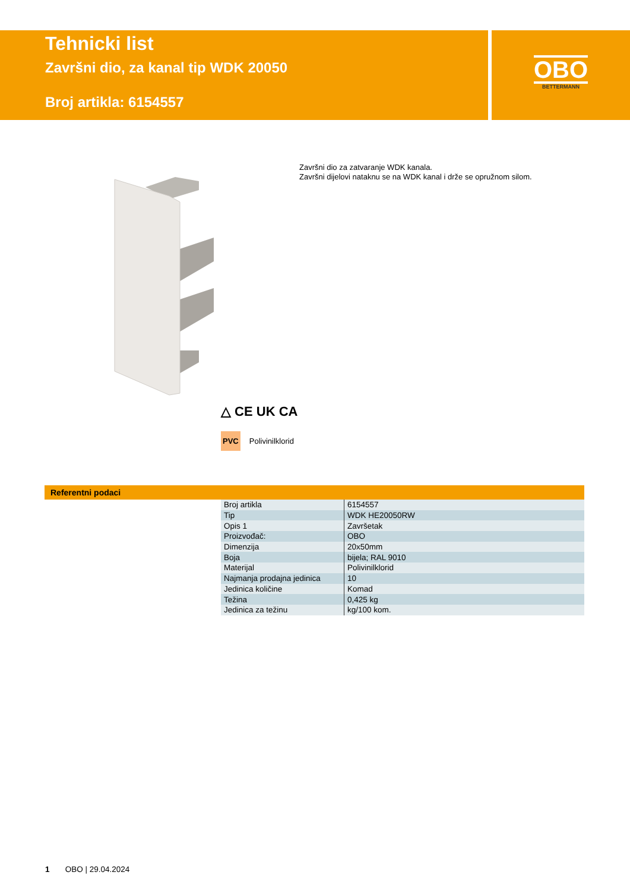Tehnicki list
Završni dio, za kanal tip WDK 20050
Broj artikla: 6154557
OBO
BETTERMANN
Završni dio za zatvaranje WDK kanala.
Završni dijelovi nataknu se na WDK kanal i drže se opružnom silom.
△ CE UK CA
PVC Polivinilklorid
Referentni podaci
| Broj artikla | 6154557 |
| Tip | WDK HE20050RW |
| Opis 1 | Završetak |
| Proizvođač: | OBO |
| Dimenzija | 20x50mm |
| Boja | bijela; RAL 9010 |
| Materijal | Polivinilklorid |
| Najmanja prodajna jedinica | 10 |
| Jedinica količine | Komad |
| Težina | 0,425 kg |
| Jedinica za težinu | kg/100 kom. |
1 OBO | 29.04.2024